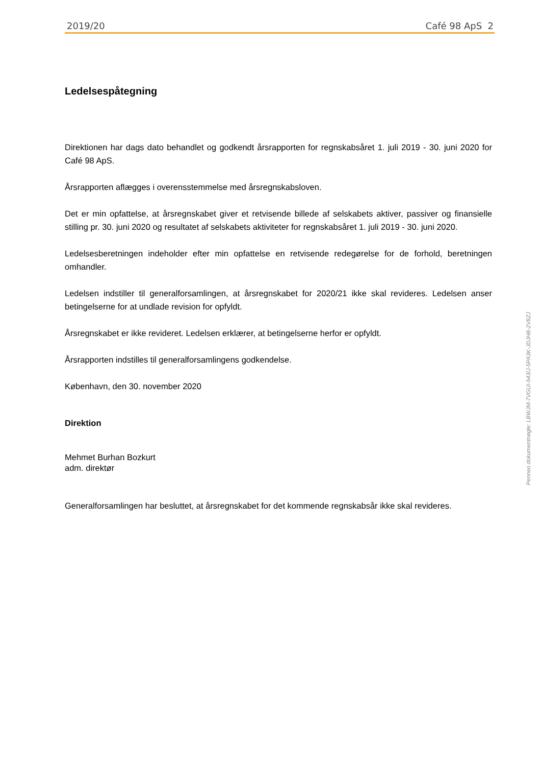2019/20 Café 98 ApS 2
Ledelsespåtegning
Direktionen har dags dato behandlet og godkendt årsrapporten for regnskabsåret 1. juli 2019 - 30. juni 2020 for Café 98 ApS.
Årsrapporten aflægges i overensstemmelse med årsregnskabsloven.
Det er min opfattelse, at årsregnskabet giver et retvisende billede af selskabets aktiver, passiver og finansielle stilling pr. 30. juni 2020 og resultatet af selskabets aktiviteter for regnskabsåret 1. juli 2019 - 30. juni 2020.
Ledelsesberetningen indeholder efter min opfattelse en retvisende redegørelse for de forhold, beretningen omhandler.
Ledelsen indstiller til generalforsamlingen, at årsregnskabet for 2020/21 ikke skal revideres. Ledelsen anser betingelserne for at undlade revision for opfyldt.
Årsregnskabet er ikke revideret. Ledelsen erklærer, at betingelserne herfor er opfyldt.
Årsrapporten indstilles til generalforsamlingens godkendelse.
København, den 30. november 2020
Direktion
Mehmet Burhan Bozkurt
adm. direktør
Generalforsamlingen har besluttet, at årsregnskabet for det kommende regnskabsår ikke skal revideres.
Penneo dokumentnøgle: LBWJM-7VGUI-543IJ-5PA3K-JDJHB-2V8ZJ